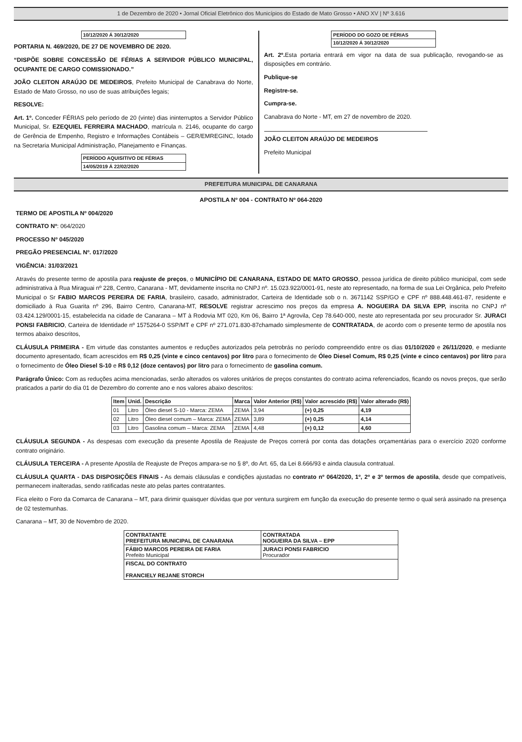1 de Dezembro de 2020 • Jornal Oficial Eletrônico dos Municípios do Estado de Mato Grosso • ANO XV | Nº 3.616
10/12/2020 Á 30/12/2020
PORTARIA N. 469/2020, DE 27 DE NOVEMBRO DE 2020.
“DISPÕE SOBRE CONCESSÃO DE FÉRIAS A SERVIDOR PÚBLICO MUNICIPAL, OCUPANTE DE CARGO COMISSIONADO.”
JOÃO CLEITON ARAÚJO DE MEDEIROS, Prefeito Municipal de Canabrava do Norte, Estado de Mato Grosso, no uso de suas atribuições legais;
RESOLVE:
Art. 1º. Conceder FÉRIAS pelo período de 20 (vinte) dias ininterruptos a Servidor Público Municipal, Sr. EZEQUIEL FERREIRA MACHADO, matrícula n. 2146, ocupante do cargo de Gerência de Empenho, Registro e Informações Contábeis – GER/EMREGINC, lotado na Secretaria Municipal Administração, Planejamento e Finanças.
PERÍODO AQUISITIVO DE FÉRIAS
14/05/2019 Á 22/02/2020
PERÍODO DO GOZO DE FÉRIAS
10/12/2020 Á 30/12/2020
Art. 2º. Esta portaria entrará em vigor na data de sua publicação, revogando-se as disposições em contrário.
Publique-se
Registre-se.
Cumpra-se.
Canabrava do Norte - MT, em 27 de novembro de 2020.
JOÃO CLEITON ARAÚJO DE MEDEIROS
Prefeito Municipal
PREFEITURA MUNICIPAL DE CANARANA
APOSTILA Nº 004 - CONTRATO Nº 064-2020
TERMO DE APOSTILA Nº 004/2020
CONTRATO Nº: 064/2020
PROCESSO Nº 045/2020
PREGÃO PRESENCIAL Nº. 017/2020
VIGÊNCIA: 31/03/2021
Através do presente termo de apostila para reajuste de preços, o MUNICÍPIO DE CANARANA, ESTADO DE MATO GROSSO, pessoa jurídica de direito público municipal, com sede administrativa à Rua Miraguai nº 228, Centro, Canarana - MT, devidamente inscrita no CNPJ nº. 15.023.922/0001-91, neste ato representado, na forma de sua Lei Orgânica, pelo Prefeito Municipal o Sr FABIO MARCOS PEREIRA DE FARIA, brasileiro, casado, administrador, Carteira de Identidade sob o n. 3671142 SSP/GO e CPF nº 888.448.461-87, residente e domiciliado à Rua Guarita nº 296, Bairro Centro, Canarana-MT, RESOLVE registrar acrescimo nos preços da empresa A. NOGUEIRA DA SILVA EPP, inscrita no CNPJ nº 03.424.129/0001-15, estabelecida na cidade de Canarana – MT à Rodovia MT 020, Km 06, Bairro 1ª Agrovila, Cep 78.640-000, neste ato representada por seu procurador Sr. JURACI PONSI FABRICIO, Carteira de Identidade nº 1575264-0 SSP/MT e CPF nº 271.071.830-87chamado simplesmente de CONTRATADA, de acordo com o presente termo de apostila nos termos abaixo descritos,
CLÁUSULA PRIMEIRA - Em virtude das constantes aumentos e reduções autorizados pela petrobrás no período compreendido entre os dias 01/10/2020 e 26/11/2020, e mediante documento apresentado, ficam acrescidos em R$ 0,25 (vinte e cinco centavos) por litro para o fornecimento de Óleo Diesel Comum, R$ 0,25 (vinte e cinco centavos) por litro para o fornecimento de Óleo Diesel S-10 e R$ 0,12 (doze centavos) por litro para o fornecimento de gasolina comum.
Parágrafo Único: Com as reduções acima mencionadas, serão alterados os valores unitários de preços constantes do contrato acima referenciados, ficando os novos preços, que serão praticados a partir do dia 01 de Dezembro do corrente ano e nos valores abaixo descritos:
| Item | Unid. | Descrição | Marca | Valor Anterior (R$) | Valor acrescido (R$) | Valor alterado (R$) |
| --- | --- | --- | --- | --- | --- | --- |
| 01 | Litro | Óleo diesel S-10 - Marca: ZEMA | ZEMA | 3,94 | (+) 0,25 | 4,19 |
| 02 | Litro | Óleo diesel comum – Marca: ZEMA | ZEMA | 3,89 | (+) 0,25 | 4,14 |
| 03 | Litro | Gasolina comum – Marca: ZEMA | ZEMA | 4,48 | (+) 0,12 | 4,60 |
CLÁUSULA SEGUNDA - As despesas com execução da presente Apostila de Reajuste de Preços correrá por conta das dotações orçamentárias para o exercício 2020 conforme contrato originário.
CLÁUSULA TERCEIRA - A presente Apostila de Reajuste de Preços ampara-se no § 8º, do Art. 65, da Lei 8.666/93 e ainda clausula contratual.
CLÁUSULA QUARTA - DAS DISPOSIÇÕES FINAIS - As demais cláusulas e condições ajustadas no contrato nº 064/2020, 1º, 2º e 3º termos de apostila, desde que compatíveis, permanecem inalteradas, sendo ratificadas neste ato pelas partes contratantes.
Fica eleito o Foro da Comarca de Canarana – MT, para dirimir quaisquer dúvidas que por ventura surgirem em função da execução do presente termo o qual será assinado na presença de 02 testemunhas.
Canarana – MT, 30 de Novembro de 2020.
| CONTRATANTE PREFEITURA MUNICIPAL DE CANARANA | CONTRATADA NOGUEIRA DA SILVA – EPP |
| FÁBIO MARCOS PEREIRA DE FARIA Prefeito Municipal | JURACI PONSI FABRICIO Procurador |
| FISCAL DO CONTRATO FRANCIELY REJANE STORCH | |